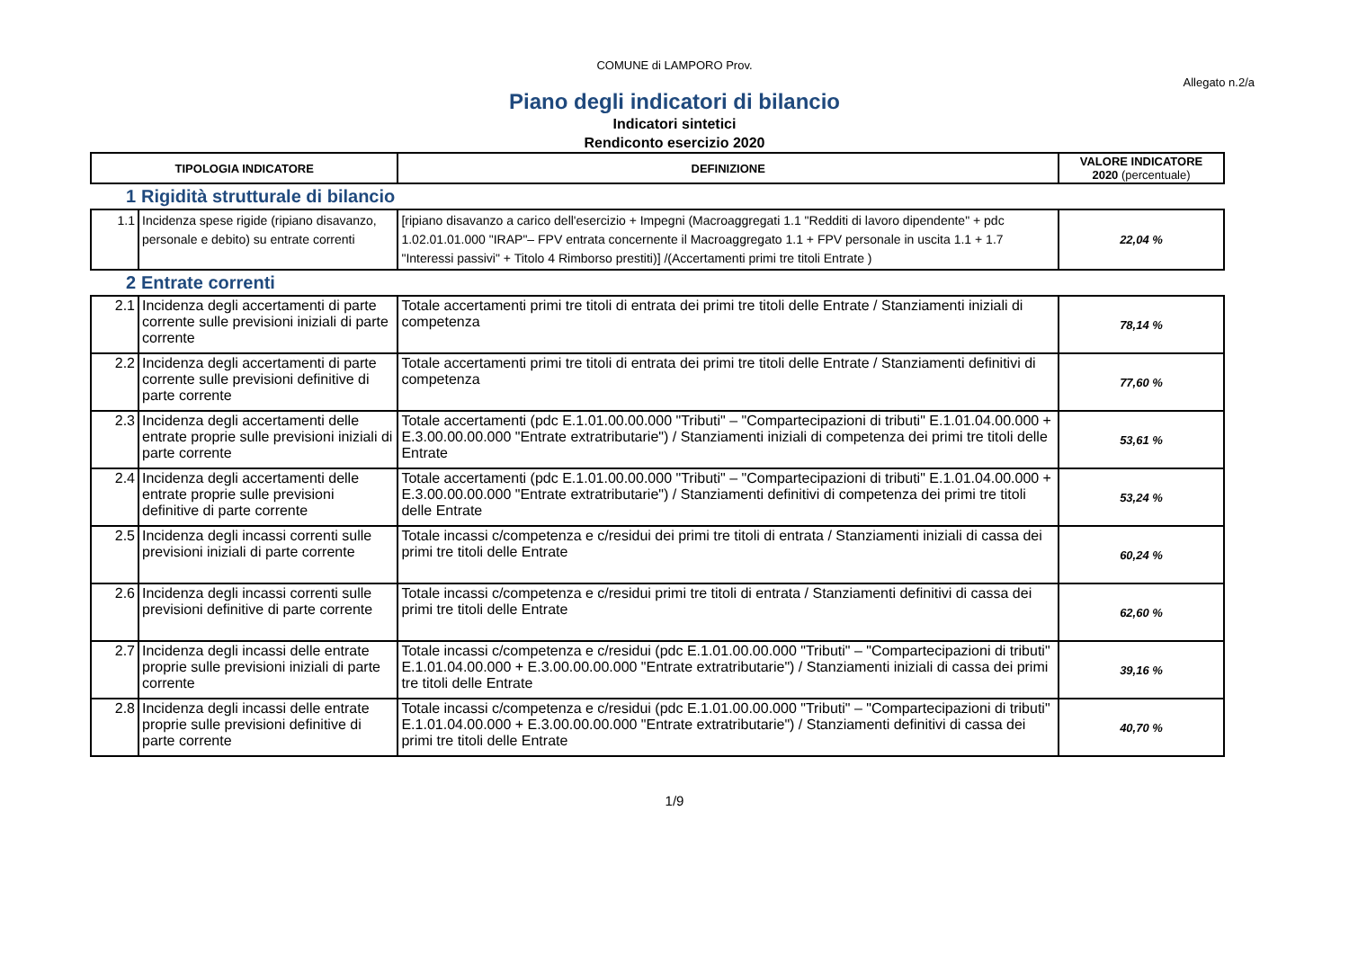COMUNE di LAMPORO Prov.
Allegato n.2/a
Piano degli indicatori di bilancio
Indicatori sintetici
Rendiconto esercizio 2020
| TIPOLOGIA INDICATORE | | DEFINIZIONE | VALORE INDICATORE 2020 (percentuale) |
| --- | --- | --- | --- |
| 1 | Rigidità strutturale di bilancio | | |
| 1.1 | Incidenza spese rigide (ripiano disavanzo, personale e debito) su entrate correnti | [ripiano disavanzo a carico dell'esercizio + Impegni (Macroaggregati 1.1 "Redditi di lavoro dipendente" + pdc 1.02.01.01.000 "IRAP"– FPV entrata concernente il Macroaggregato 1.1 + FPV personale in uscita 1.1 + 1.7 "Interessi passivi" + Titolo 4 Rimborso prestiti)] /(Accertamenti primi tre titoli Entrate ) | 22,04 % |
| 2 | Entrate correnti | | |
| 2.1 | Incidenza degli accertamenti di parte corrente sulle previsioni iniziali di parte corrente | Totale accertamenti primi tre titoli di entrata dei primi tre titoli delle Entrate / Stanziamenti iniziali di competenza | 78,14 % |
| 2.2 | Incidenza degli accertamenti di parte corrente sulle previsioni definitive di parte corrente | Totale accertamenti primi tre titoli di entrata dei primi tre titoli delle Entrate / Stanziamenti definitivi di competenza | 77,60 % |
| 2.3 | Incidenza degli accertamenti delle entrate proprie sulle previsioni iniziali di parte corrente | Totale accertamenti (pdc E.1.01.00.00.000 "Tributi" – "Compartecipazioni di tributi" E.1.01.04.00.000 + E.3.00.00.00.000 "Entrate extratributarie") / Stanziamenti iniziali di competenza dei primi tre titoli delle Entrate | 53,61 % |
| 2.4 | Incidenza degli accertamenti delle entrate proprie sulle previsioni definitive di parte corrente | Totale accertamenti (pdc E.1.01.00.00.000 "Tributi" – "Compartecipazioni di tributi" E.1.01.04.00.000 + E.3.00.00.00.000 "Entrate extratributarie") / Stanziamenti definitivi di competenza dei primi tre titoli delle Entrate | 53,24 % |
| 2.5 | Incidenza degli incassi correnti sulle previsioni iniziali di parte corrente | Totale incassi c/competenza e c/residui dei primi tre titoli di entrata / Stanziamenti iniziali di cassa dei primi tre titoli delle Entrate | 60,24 % |
| 2.6 | Incidenza degli incassi correnti sulle previsioni definitive di parte corrente | Totale incassi c/competenza e c/residui primi tre titoli di entrata / Stanziamenti definitivi di cassa dei primi tre titoli delle Entrate | 62,60 % |
| 2.7 | Incidenza degli incassi delle entrate proprie sulle previsioni iniziali di parte corrente | Totale incassi c/competenza e c/residui (pdc E.1.01.00.00.000 "Tributi" – "Compartecipazioni di tributi" E.1.01.04.00.000 + E.3.00.00.00.000 "Entrate extratributarie") / Stanziamenti iniziali di cassa dei primi tre titoli delle Entrate | 39,16 % |
| 2.8 | Incidenza degli incassi delle entrate proprie sulle previsioni definitive di parte corrente | Totale incassi c/competenza e c/residui (pdc E.1.01.00.00.000 "Tributi" – "Compartecipazioni di tributi" E.1.01.04.00.000 + E.3.00.00.00.000 "Entrate extratributarie") / Stanziamenti definitivi di cassa dei primi tre titoli delle Entrate | 40,70 % |
1/9